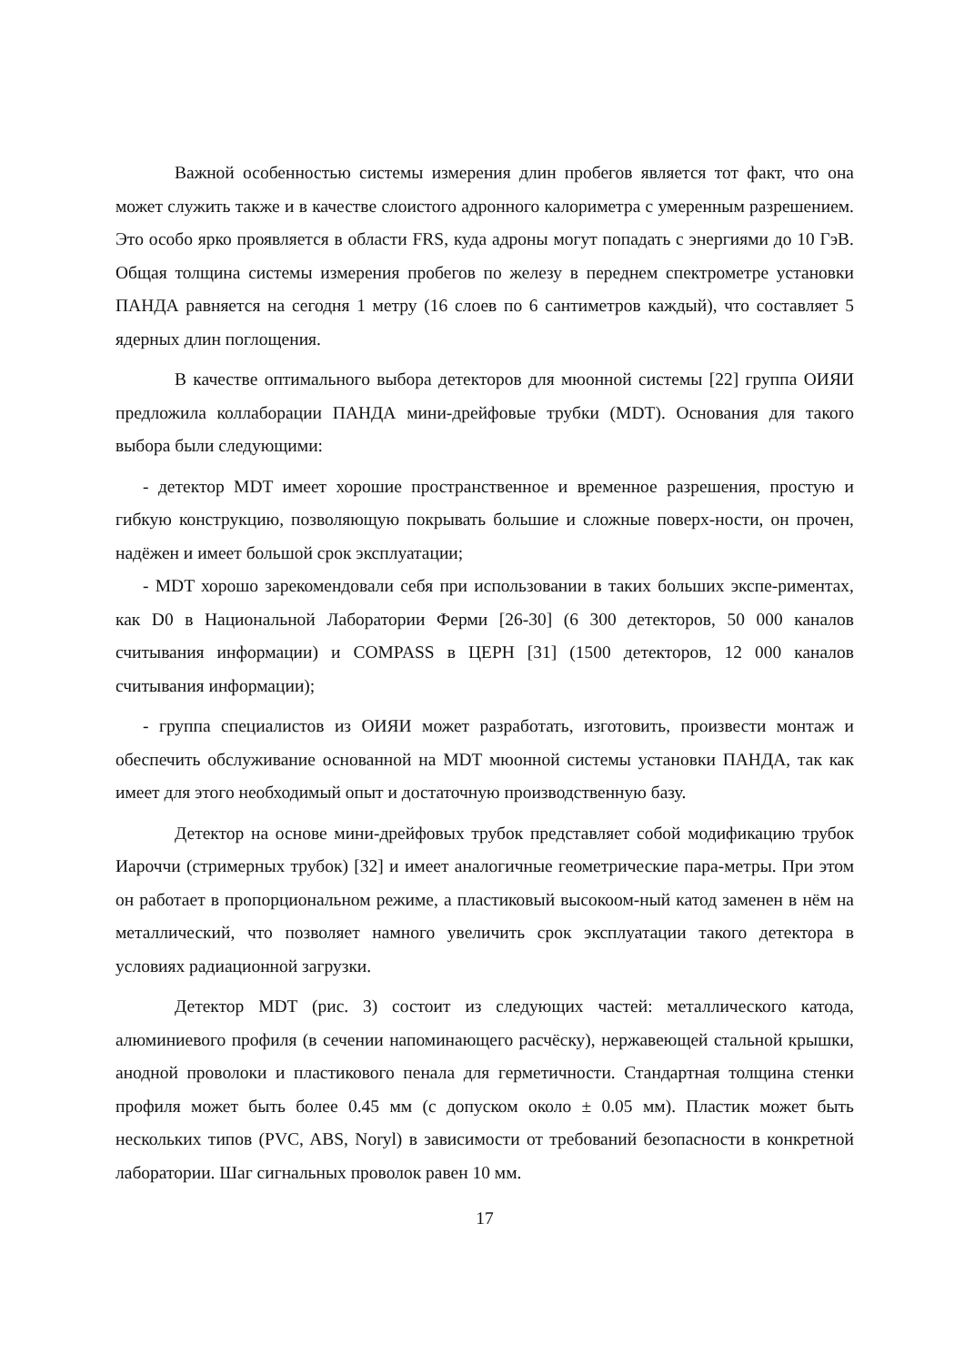Важной особенностью системы измерения длин пробегов является тот факт, что она может служить также и в качестве слоистого адронного калориметра с умеренным разрешением. Это особо ярко проявляется в области FRS, куда адроны могут попадать с энергиями до 10 ГэВ. Общая толщина системы измерения пробегов по железу в переднем спектрометре установки ПАНДА равняется на сегодня 1 метру (16 слоев по 6 сантиметров каждый), что составляет 5 ядерных длин поглощения.
В качестве оптимального выбора детекторов для мюонной системы [22] группа ОИЯИ предложила коллаборации ПАНДА мини-дрейфовые трубки (MDT). Основания для такого выбора были следующими:
- детектор MDT имеет хорошие пространственное и временное разрешения, простую и гибкую конструкцию, позволяющую покрывать большие и сложные поверх-ности, он прочен, надёжен и имеет большой срок эксплуатации;
- MDT хорошо зарекомендовали себя при использовании в таких больших экспе-риментах, как D0 в Национальной Лаборатории Ферми [26-30] (6 300 детекторов, 50 000 каналов считывания информации) и COMPASS в ЦЕРН [31] (1500 детекторов, 12 000 каналов считывания информации);
- группа специалистов из ОИЯИ может разработать, изготовить, произвести монтаж и обеспечить обслуживание основанной на MDT мюонной системы установки ПАНДА, так как имеет для этого необходимый опыт и достаточную производственную базу.
Детектор на основе мини-дрейфовых трубок представляет собой модификацию трубок Иароччи (стримерных трубок) [32] и имеет аналогичные геометрические пара-метры. При этом он работает в пропорциональном режиме, а пластиковый высокоом-ный катод заменен в нём на металлический, что позволяет намного увеличить срок эксплуатации такого детектора в условиях радиационной загрузки.
Детектор MDT (рис. 3) состоит из следующих частей: металлического катода, алюминиевого профиля (в сечении напоминающего расчёску), нержавеющей стальной крышки, анодной проволоки и пластикового пенала для герметичности. Стандартная толщина стенки профиля может быть более 0.45 мм (с допуском около ± 0.05 мм). Пластик может быть нескольких типов (PVC, ABS, Noryl) в зависимости от требований безопасности в конкретной лаборатории. Шаг сигнальных проволок равен 10 мм.
17